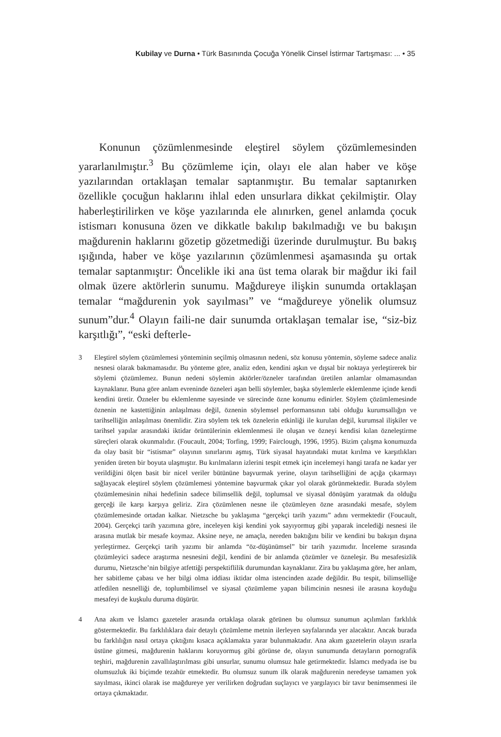Kubilay ve Durna • Türk Basınında Çocuğa Yönelik Cinsel İstirmar Tartışması: ... • 35
Konunun çözümlenmesinde eleştirel söylem çözümlemesinden yararlanılmıştır.<sup>3</sup> Bu çözümleme için, olayı ele alan haber ve köşe yazılarından ortaklaşan temalar saptanmıştır. Bu temalar saptanırken özellikle çocuğun haklarını ihlal eden unsurlara dikkat çekilmiştir. Olay haberleştirilirken ve köşe yazılarında ele alınırken, genel anlamda çocuk istismarı konusuna özen ve dikkatle bakılıp bakılmadığı ve bu bakışın mağdurenin haklarını gözetip gözetmediği üzerinde durulmuştur. Bu bakış ışığında, haber ve köşe yazılarının çözümlenmesi aşamasında şu ortak temalar saptanmıştır: Öncelikle iki ana üst tema olarak bir mağdur iki fail olmak üzere aktörlerin sunumu. Mağdureye ilişkin sunumda ortaklaşan temalar “mağdurenin yok sayılması” ve “mağdureye yönelik olumsuz sunum”dur.<sup>4</sup> Olayın faili-ne dair sunumda ortaklaşan temalar ise, “siz-biz karşıtlığı”, “eski defterle-
3 Eleştirel söylem çözümlemesi yönteminin seçilmiş olmasının nedeni, söz konusu yöntemin, söyleme sadece analiz nesnesi olarak bakmamasıdır. Bu yönteme göre, analiz eden, kendini aşkın ve dışsal bir noktaya yerleştirerek bir söylemi çözümlemez. Bunun nedeni söylemin aktörler/özneler tarafından üretilen anlamlar olmamasından kaynaklanır. Buna göre anlam evreninde özneleri aşan belli söylemler, başka söylemlerle eklemlenme içinde kendi kendini üretir. Özneler bu eklemlenme sayesinde ve sürecinde özne konumu edinirler. Söylem çözümlemesinde öznenin ne kastettiğinin anlaşılması değil, öznenin söylemsel performansının tabi olduğu kurumsallığın ve tarihselliğin anlaşılması önemlidir. Zira söylem tek tek öznelerin etkinliği ile kurulan değil, kurumsal ilişkiler ve tarihsel yapılar arasındaki iktidar örüntülerinin eklemlenmesi ile oluşan ve özneyi kendisi kılan özneleştirme süreçleri olarak okunmalıdır. (Foucault, 2004; Torfing, 1999; Fairclough, 1996, 1995). Bizim çalışma konumuzda da olay basit bir “istismar” olayının sınırlarını aşmış, Türk siyasal hayatındaki mutat kırılma ve karşıtlıkları yeniden üreten bir boyuta ulaşmıştır. Bu kırılmaların izlerini tespit etmek için incelemeyi hangi tarafa ne kadar yer verildiğini ölçen basit bir nicel veriler bütününe başvurmak yerine, olayın tarihselliğini de açığa çıkarmayı sağlayacak eleştirel söylem çözümlemesi yöntemine başvurmak çıkar yol olarak görünmektedir. Burada söylem çözümlemesinin nihai hedefinin sadece bilimsellik değil, toplumsal ve siyasal dönüşüm yaratmak da olduğu gerçeği ile karşı karşıya geliriz. Zira çözümlenen nesne ile çözümleyen özne arasındaki mesafe, söylem çözümlemesinde ortadan kalkar. Nietzsche bu yaklaşıma “gerçekçi tarih yazımı” adını vermektedir (Foucault, 2004). Gerçekçi tarih yazımına göre, inceleyen kişi kendini yok sayıyormuş gibi yaparak incelediği nesnesi ile arasına mutlak bir mesafe koymaz. Aksine neye, ne amaçla, nereden baktığını bilir ve kendini bu bakışın dışına yerleştirmez. Gerçekçi tarih yazımı bir anlamda “öz-düşünümsel” bir tarih yazımıdır. İnceleme sırasında çözümleyici sadece araştırma nesnesini değil, kendini de bir anlamda çözümler ve özneleşir. Bu mesafesizlik durumu, Nietzsche’nin bilgiye atfettiği perspektiflilik durumundan kaynaklanır. Zira bu yaklaşıma göre, her anlam, her sabitleme çabası ve her bilgi olma iddiası iktidar olma istencinden azade değildir. Bu tespit, bilimselliğe atfedilen nesnelliği de, toplumbilimsel ve siyasal çözümleme yapan bilimcinin nesnesi ile arasına koyduğu mesafeyi de kuşkulu duruma düşürür.
4 Ana akım ve İslamcı gazeteler arasında ortaklaşa olarak görünen bu olumsuz sunumun açılımları farklılık göstermektedir. Bu farklılıklara dair detaylı çözümleme metnin ilerleyen sayfalarında yer alacaktır. Ancak burada bu farklılığın nasıl ortaya çıktığını kısaca açıklamakta yarar bulunmaktadır. Ana akım gazetelerin olayın ısrarla üstüne gitmesi, mağdurenin haklarını koruyormuş gibi görünse de, olayın sunumunda detayların pornografik teşhiri, mağdurenin zavallılaştırılması gibi unsurlar, sunumu olumsuz hale getirmektedir. İslamcı medyada ise bu olumsuzluk iki biçimde tezahür etmektedir. Bu olumsuz sunum ilk olarak mağdurenin neredeyse tamamen yok sayılması, ikinci olarak ise mağdureye yer verilirken doğrudan suçlayıcı ve yargılayıcı bir tavır benimsenmesi ile ortaya çıkmaktadır.